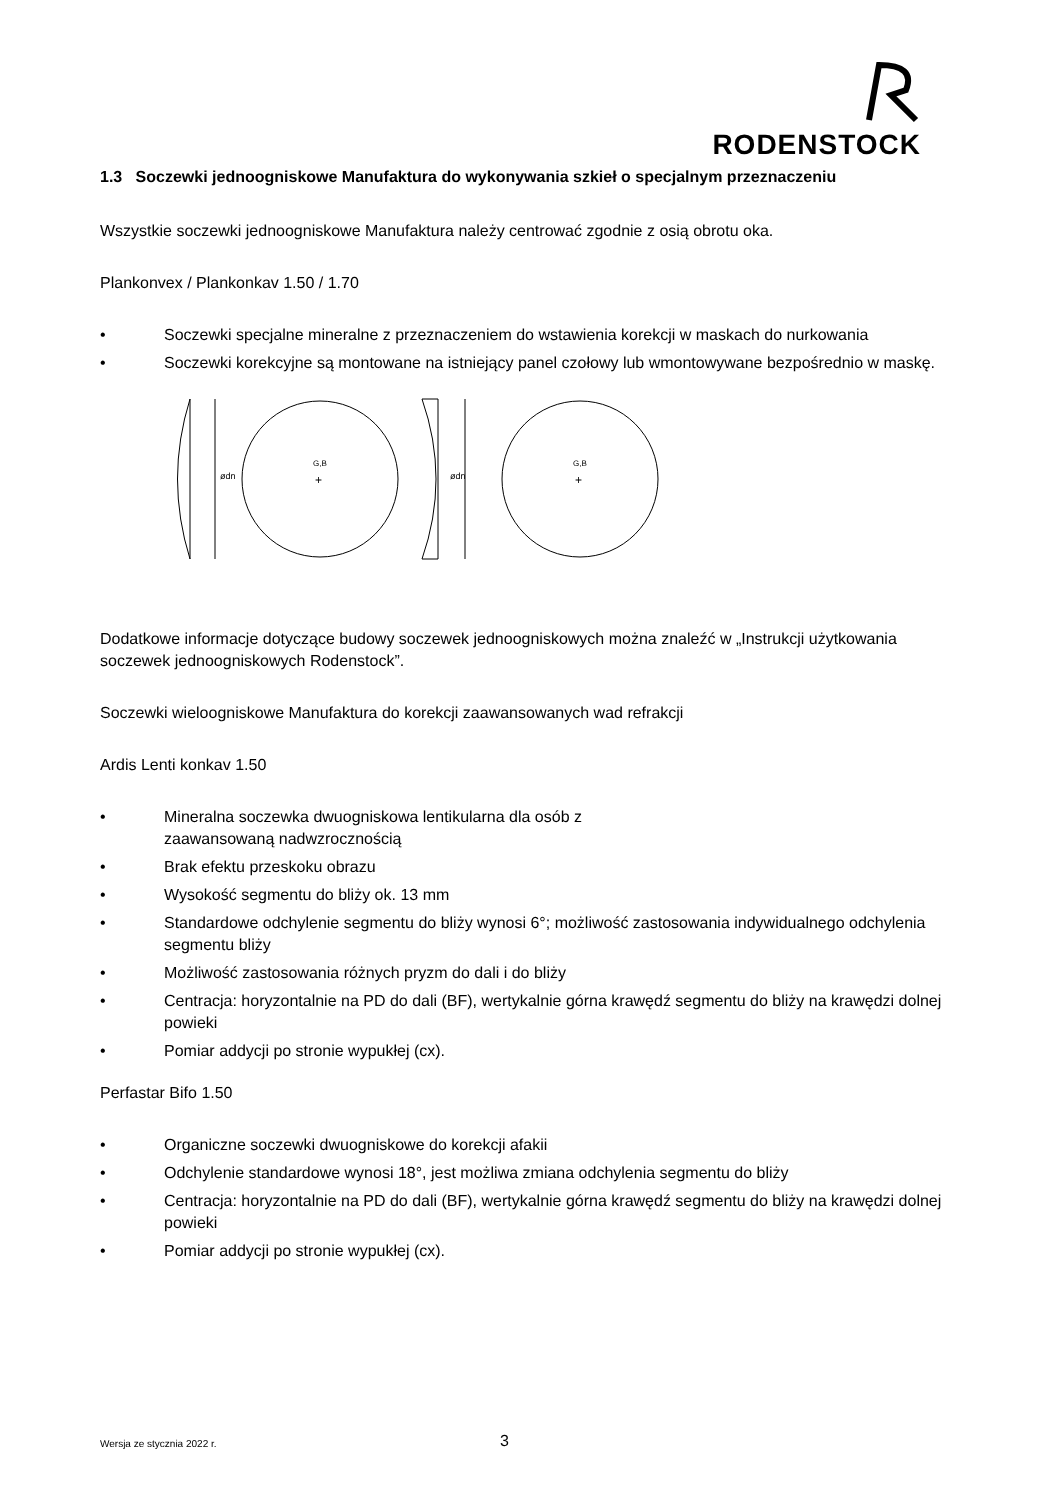RODENSTOCK
1.3 Soczewki jednoogniskowe Manufaktura do wykonywania szkieł o specjalnym przeznaczeniu
Wszystkie soczewki jednoogniskowe Manufaktura należy centrować zgodnie z osią obrotu oka.
Plankonvex / Plankonkav 1.50 / 1.70
• Soczewki specjalne mineralne z przeznaczeniem do wstawienia korekcji w maskach do nurkowania
• Soczewki korekcyjne są montowane na istniejący panel czołowy lub wmontowywane bezpośrednio w maskę.
ødn
G,B
+
ødn
G,B
+
Dodatkowe informacje dotyczące budowy soczewek jednoogniskowych można znaleźć w „Instrukcji użytkowania soczewek jednoogniskowych Rodenstock”.
Soczewki wieloogniskowe Manufaktura do korekcji zaawansowanych wad refrakcji
Ardis Lenti konkav 1.50
• Mineralna soczewka dwuogniskowa lentikularna dla osób z zaawansowaną nadwzrocznością
• Brak efektu przeskoku obrazu
• Wysokość segmentu do bliży ok. 13 mm
• Standardowe odchylenie segmentu do bliży wynosi 6°; możliwość zastosowania indywidualnego odchylenia segmentu bliży
• Możliwość zastosowania różnych pryzm do dali i do bliży
• Centracja: horyzontalnie na PD do dali (BF), wertykalnie górna krawędź segmentu do bliży na krawędzi dolnej powieki
• Pomiar addycji po stronie wypukłej (cx).
Perfastar Bifo 1.50
• Organiczne soczewki dwuogniskowe do korekcji afakii
• Odchylenie standardowe wynosi 18°, jest możliwa zmiana odchylenia segmentu do bliży
• Centracja: horyzontalnie na PD do dali (BF), wertykalnie górna krawędź segmentu do bliży na krawędzi dolnej powieki
• Pomiar addycji po stronie wypukłej (cx).
Wersja ze stycznia 2022 r. 3